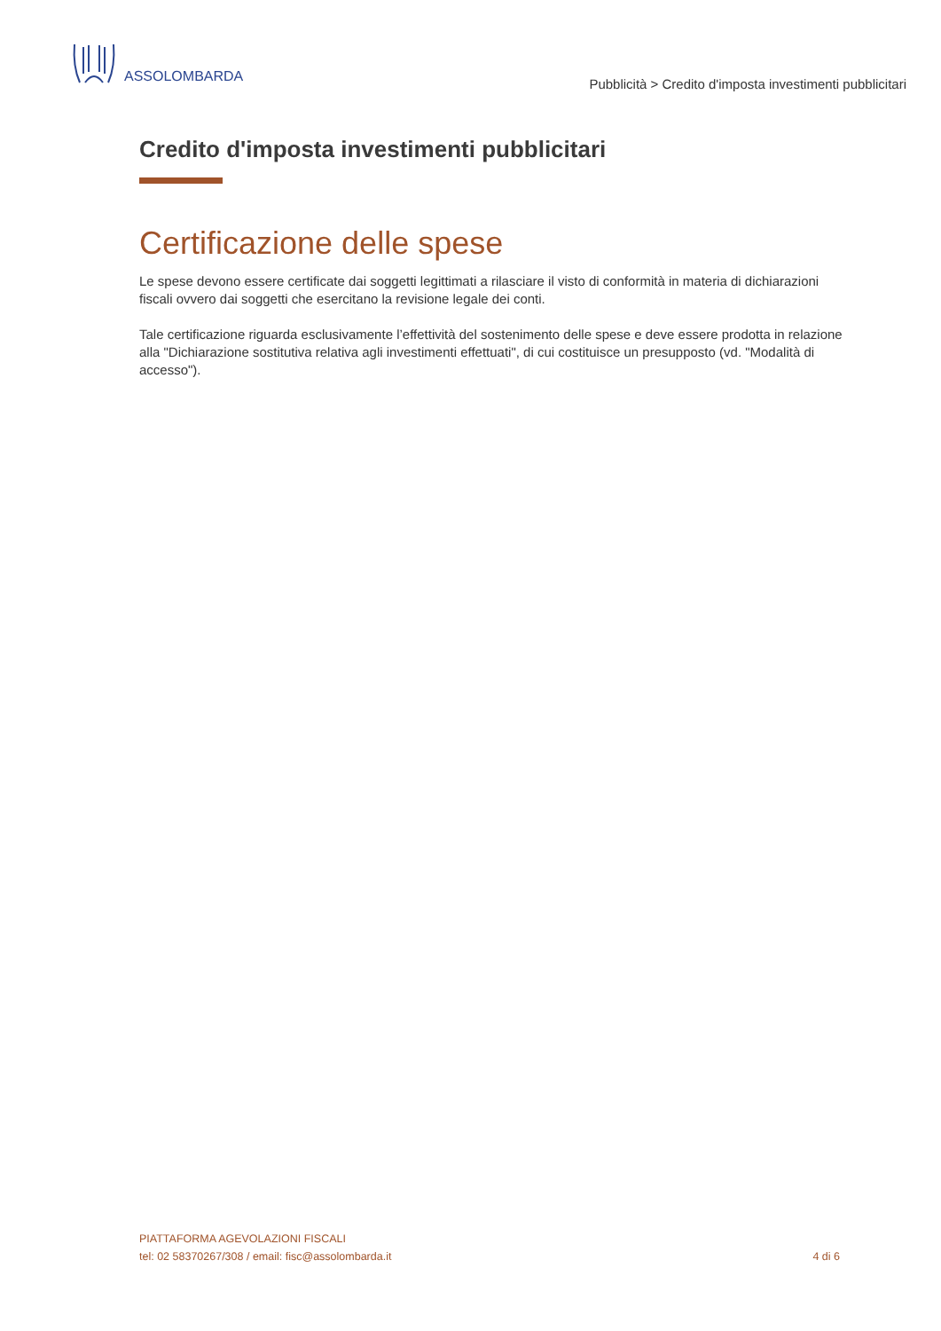ASSOLOMBARDA
Pubblicità > Credito d'imposta investimenti pubblicitari
Credito d'imposta investimenti pubblicitari
Certificazione delle spese
Le spese devono essere certificate dai soggetti legittimati a rilasciare il visto di conformità in materia di dichiarazioni fiscali ovvero dai soggetti che esercitano la revisione legale dei conti.
Tale certificazione riguarda esclusivamente l’effettività del sostenimento delle spese e deve essere prodotta in relazione alla "Dichiarazione sostitutiva relativa agli investimenti effettuati", di cui costituisce un presupposto (vd. "Modalità di accesso").
PIATTAFORMA AGEVOLAZIONI FISCALI
tel: 02 58370267/308 / email: fisc@assolombarda.it
4 di 6